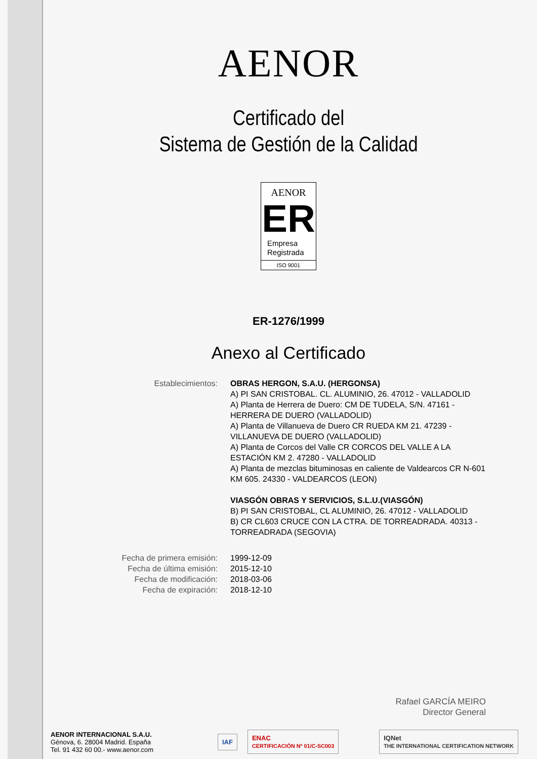AENOR
Certificado del
Sistema de Gestión de la Calidad
AENOR
ER
Empresa
Registrada
ISO 9001
ER-1276/1999
Anexo al Certificado
Establecimientos: OBRAS HERGON, S.A.U. (HERGONSA)
A) PI SAN CRISTOBAL. CL. ALUMINIO, 26. 47012 - VALLADOLID
A) Planta de Herrera de Duero: CM DE TUDELA, S/N. 47161 - HERRERA DE DUERO (VALLADOLID)
A) Planta de Villanueva de Duero CR RUEDA KM 21. 47239 - VILLANUEVA DE DUERO (VALLADOLID)
A) Planta de Corcos del Valle CR CORCOS DEL VALLE A LA ESTACIÓN KM 2. 47280 - VALLADOLID
A) Planta de mezclas bituminosas en caliente de Valdearcos CR N-601 KM 605. 24330 - VALDEARCOS (LEON)
VIASGÓN OBRAS Y SERVICIOS, S.L.U.(VIASGÓN)
B) PI SAN CRISTOBAL, CL ALUMINIO, 26. 47012 - VALLADOLID
B) CR CL603 CRUCE CON LA CTRA. DE TORREADRADA. 40313 - TORREADRADA (SEGOVIA)
Fecha de primera emisión: 1999-12-09
Fecha de última emisión: 2015-12-10
Fecha de modificación: 2018-03-06
Fecha de expiración: 2018-12-10
Rafael GARCÍA MEIRO
Director General
AENOR INTERNACIONAL S.A.U.
Génova, 6. 28004 Madrid. España
Tel. 91 432 60 00.- www.aenor.com
IAF ENAC
CERTIFICACIÓN Nº 01/C-SC003 IQNet
THE INTERNATIONAL CERTIFICATION NETWORK